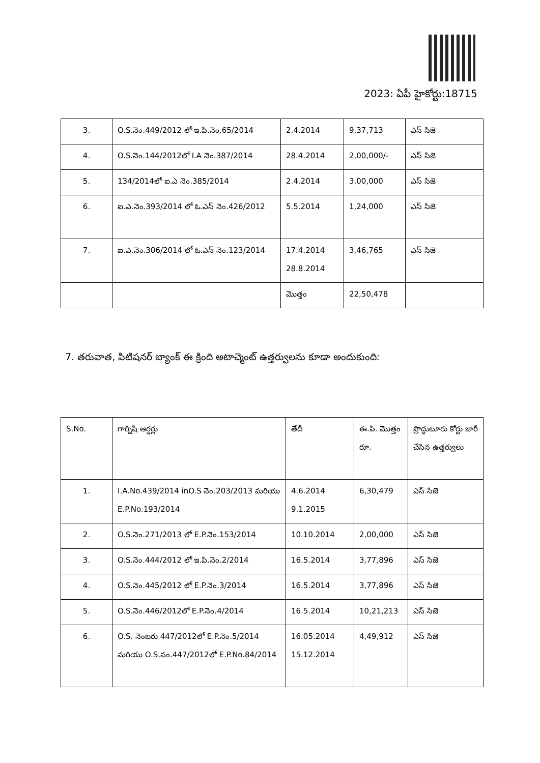2023: ఏపీ హైకోర్టు:18715
| 3. | O.S.నెం.449/2012 లో ఇ.పి.నెం.65/2014 | 2.4.2014 | 9,37,713 | ఎస్ సిజె |
| 4. | O.S.నెం.144/2012లో I.A నెం.387/2014 | 28.4.2014 | 2,00,000/- | ఎస్ సిజె |
| 5. | 134/2014లో ఐ.ఎ నెం.385/2014 | 2.4.2014 | 3,00,000 | ఎస్ సిజె |
| 6. | ఐ.ఎ.నెం.393/2014 లో ఓ.ఎస్ నెం.426/2012 | 5.5.2014 | 1,24,000 | ఎస్ సిజె |
| 7. | ఐ.ఎ.నెం.306/2014 లో ఓ.ఎస్ నెం.123/2014 | 17.4.2014 28.8.2014 | 3,46,765 | ఎస్ సిజె |
| | | మొత్తం | 22,50,478 | |
7. తరువాత, పిటిషనర్ బ్యాంక్ ఈ క్రింది అటాచ్మెంట్ ఉత్తర్వులను కూడా అందుకుంది:
| S.No. | గార్నిషీ ఆర్డర్లు | తేదీ | ఈ.పి. మొత్తం రూ. | ప్రొద్దుటూరు కోర్టు జారీ చేసిన ఉత్తర్వులు |
| 1. | I.A.No.439/2014 inO.S నెం.203/2013 మరియు E.P.No.193/2014 | 4.6.2014 9.1.2015 | 6,30,479 | ఎస్ సిజె |
| 2. | O.S.నెం.271/2013 లో E.P.నెం.153/2014 | 10.10.2014 | 2,00,000 | ఎస్ సిజె |
| 3. | O.S.నెం.444/2012 లో ఇ.పి.నెం.2/2014 | 16.5.2014 | 3,77,896 | ఎస్ సిజె |
| 4. | O.S.నెం.445/2012 లో E.P.నెం.3/2014 | 16.5.2014 | 3,77,896 | ఎస్ సిజె |
| 5. | O.S.నెం.446/2012లో E.P.నెం.4/2014 | 16.5.2014 | 10,21,213 | ఎస్ సిజె |
| 6. | O.S. నెంబరు 447/2012లో E.P.నెం.5/2014 మరియు O.S.నం.447/2012లో E.P.No.84/2014 | 16.05.2014 15.12.2014 | 4,49,912 | ఎస్ సిజె |